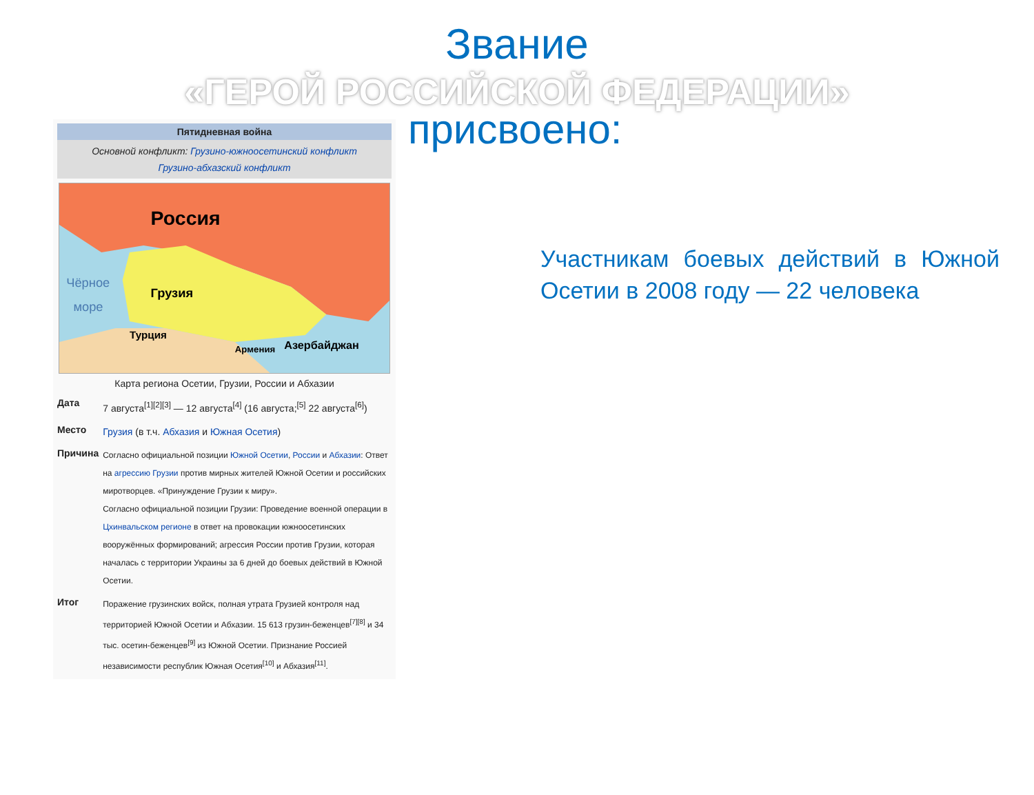Звание
«ГЕРОЙ РОССИЙСКОЙ ФЕДЕРАЦИИ»
Пятидневная война
Основной конфликт: Грузино-южноосетинский конфликт
Грузино-абхазский конфликт
Россия
Грузия
Турция
Армения
Азербайджан
Чёрное
море
Карта региона Осетии, Грузии, России и Абхазии
| Дата | 7 августа<sup>[1][2][3]</sup> — 12 августа<sup>[4]</sup> (16 августа;<sup>[5]</sup> 22 августа<sup>[6]</sup>) |
| Место | Грузия (в т.ч. Абхазия и Южная Осетия ) |
| Причина | Согласно официальной позиции Южной Осетии , России и Абхазии : Ответ на агрессию Грузии против мирных жителей Южной Осетии и российских миротворцев. «Принуждение Грузии к миру». Согласно официальной позиции Грузии: Проведение военной операции в Цхинвальском регионе в ответ на провокации южноосетинских вооружённых формирований; агрессия России против Грузии, которая началась с территории Украины за 6 дней до боевых действий в Южной Осетии. |
| Итог | Поражение грузинских войск, полная утрата Грузией контроля над территорией Южной Осетии и Абхазии. 15 613 грузин-беженцев<sup>[7][8]</sup> и 34 тыс. осетин-беженцев<sup>[9]</sup> из Южной Осетии. Признание Россией независимости республик Южная Осетия<sup>[10]</sup> и Абхазия<sup>[11]</sup>. |
присвоено:
Участникам боевых действий в Южной Осетии в 2008 году — 22 человека